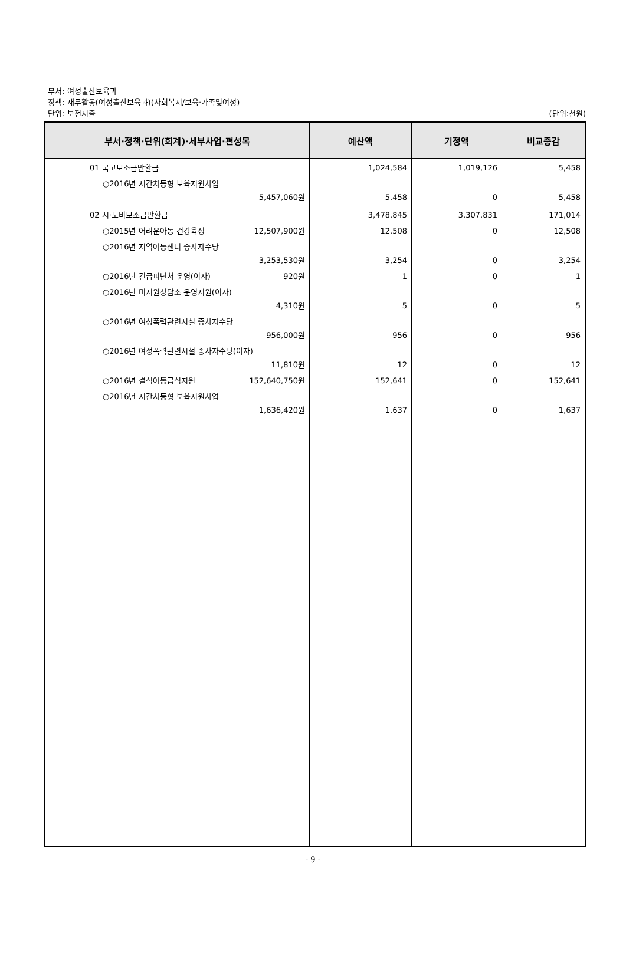부서: 여성출산보육과
정책: 재무활동(여성출산보육과)(사회복지/보육·가족및여성)
단위: 보전지출
(단위:천원)
| 부서·정책·단위(회계)·세부사업·편성목 | 예산액 | 기정액 | 비교증감 |
| --- | --- | --- | --- |
| 01 국고보조금반환금 ○2016년 시간차등형 보육지원사업 5,457,060원 02 시·도비보조금반환금 ○2015년 어려운아동 건강육성 12,507,900원 ○2016년 지역아동센터 종사자수당 3,253,530원 ○2016년 긴급피난처 운영(이자) 920원 ○2016년 미지원상담소 운영지원(이자) 4,310원 ○2016년 여성폭력관련시설 종사자수당 956,000원 ○2016년 여성폭력관련시설 종사자수당(이자) 11,810원 ○2016년 결식아동급식지원 152,640,750원 ○2016년 시간차등형 보육지원사업 1,636,420원 | 1,024,584 5,458 3,478,845 12,508 3,254 1 5 956 12 152,641 1,637 | 1,019,126 0 3,307,831 0 0 0 0 0 0 0 0 | 5,458 5,458 171,014 12,508 3,254 1 5 956 12 152,641 1,637 |
- 9 -